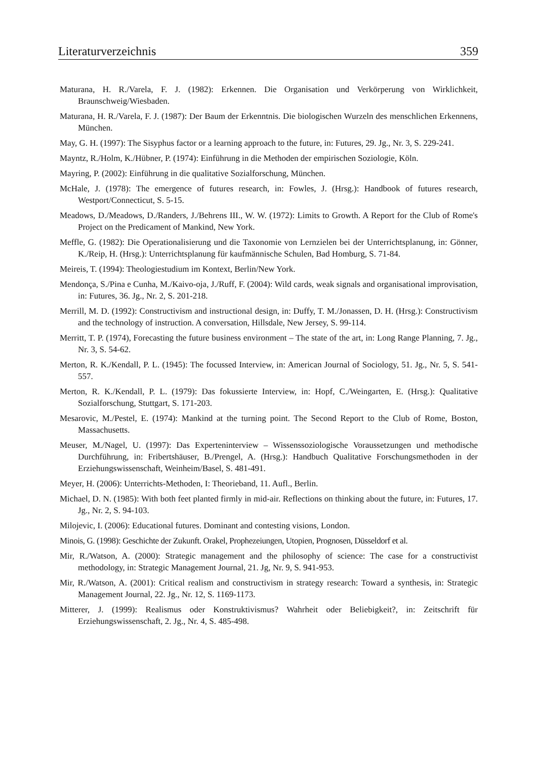Literaturverzeichnis 359
Maturana, H. R./Varela, F. J. (1982): Erkennen. Die Organisation und Verkörperung von Wirklichkeit, Braunschweig/Wiesbaden.
Maturana, H. R./Varela, F. J. (1987): Der Baum der Erkenntnis. Die biologischen Wurzeln des menschlichen Erkennens, München.
May, G. H. (1997): The Sisyphus factor or a learning approach to the future, in: Futures, 29. Jg., Nr. 3, S. 229-241.
Mayntz, R./Holm, K./Hübner, P. (1974): Einführung in die Methoden der empirischen Soziologie, Köln.
Mayring, P. (2002): Einführung in die qualitative Sozialforschung, München.
McHale, J. (1978): The emergence of futures research, in: Fowles, J. (Hrsg.): Handbook of futures research, Westport/Connecticut, S. 5-15.
Meadows, D./Meadows, D./Randers, J./Behrens III., W. W. (1972): Limits to Growth. A Report for the Club of Rome's Project on the Predicament of Mankind, New York.
Meffle, G. (1982): Die Operationalisierung und die Taxonomie von Lernzielen bei der Unterrichtsplanung, in: Gönner, K./Reip, H. (Hrsg.): Unterrichtsplanung für kaufmännische Schulen, Bad Homburg, S. 71-84.
Meireis, T. (1994): Theologiestudium im Kontext, Berlin/New York.
Mendonça, S./Pina e Cunha, M./Kaivo-oja, J./Ruff, F. (2004): Wild cards, weak signals and organisational improvisation, in: Futures, 36. Jg., Nr. 2, S. 201-218.
Merrill, M. D. (1992): Constructivism and instructional design, in: Duffy, T. M./Jonassen, D. H. (Hrsg.): Constructivism and the technology of instruction. A conversation, Hillsdale, New Jersey, S. 99-114.
Merritt, T. P. (1974), Forecasting the future business environment – The state of the art, in: Long Range Planning, 7. Jg., Nr. 3, S. 54-62.
Merton, R. K./Kendall, P. L. (1945): The focussed Interview, in: American Journal of Sociology, 51. Jg., Nr. 5, S. 541-557.
Merton, R. K./Kendall, P. L. (1979): Das fokussierte Interview, in: Hopf, C./Weingarten, E. (Hrsg.): Qualitative Sozialforschung, Stuttgart, S. 171-203.
Mesarovic, M./Pestel, E. (1974): Mankind at the turning point. The Second Report to the Club of Rome, Boston, Massachusetts.
Meuser, M./Nagel, U. (1997): Das Experteninterview – Wissenssoziologische Voraussetzungen und methodische Durchführung, in: Fribertshäuser, B./Prengel, A. (Hrsg.): Handbuch Qualitative Forschungsmethoden in der Erziehungswissenschaft, Weinheim/Basel, S. 481-491.
Meyer, H. (2006): Unterrichts-Methoden, I: Theorieband, 11. Aufl., Berlin.
Michael, D. N. (1985): With both feet planted firmly in mid-air. Reflections on thinking about the future, in: Futures, 17. Jg., Nr. 2, S. 94-103.
Milojevic, I. (2006): Educational futures. Dominant and contesting visions, London.
Minois, G. (1998): Geschichte der Zukunft. Orakel, Prophezeiungen, Utopien, Prognosen, Düsseldorf et al.
Mir, R./Watson, A. (2000): Strategic management and the philosophy of science: The case for a constructivist methodology, in: Strategic Management Journal, 21. Jg, Nr. 9, S. 941-953.
Mir, R./Watson, A. (2001): Critical realism and constructivism in strategy research: Toward a synthesis, in: Strategic Management Journal, 22. Jg., Nr. 12, S. 1169-1173.
Mitterer, J. (1999): Realismus oder Konstruktivismus? Wahrheit oder Beliebigkeit?, in: Zeitschrift für Erziehungswissenschaft, 2. Jg., Nr. 4, S. 485-498.